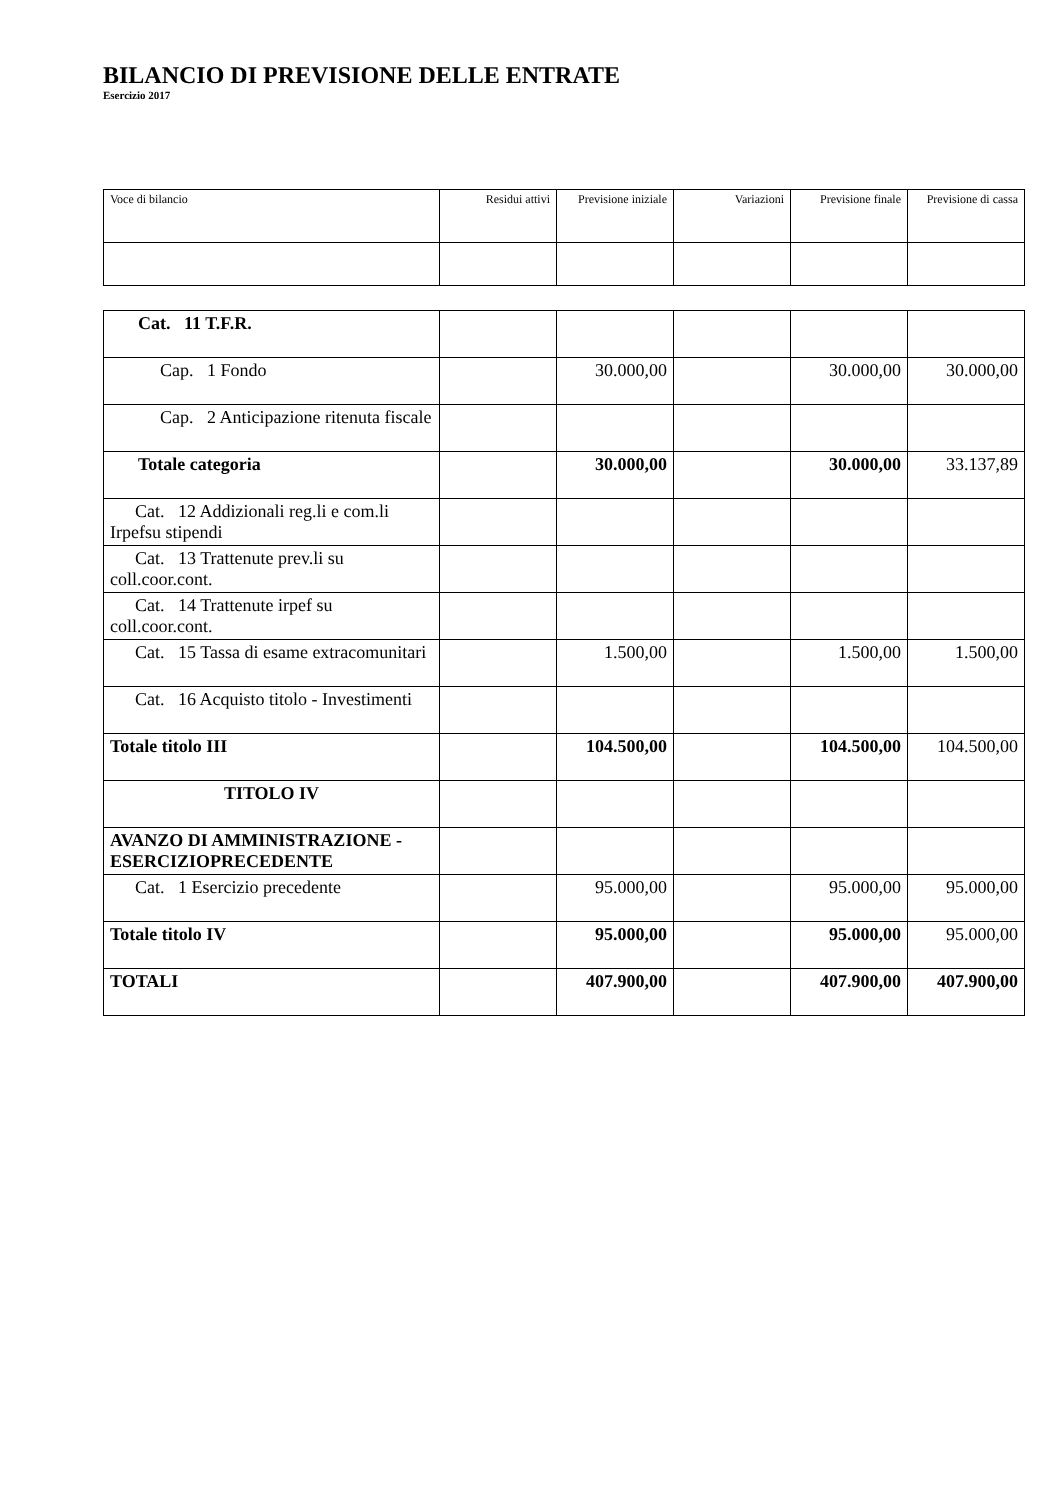BILANCIO DI PREVISIONE DELLE ENTRATE
Esercizio 2017
| Voce di bilancio | Residui attivi | Previsione iniziale | Variazioni | Previsione finale | Previsione di cassa |
| --- | --- | --- | --- | --- | --- |
| Cat. 11 T.F.R. | | | | | |
| Cap. 1 Fondo | | 30.000,00 | | 30.000,00 | 30.000,00 |
| Cap. 2 Anticipazione ritenuta fiscale | | | | | |
| Totale categoria | | 30.000,00 | | 30.000,00 | 33.137,89 |
| Cat. 12 Addizionali reg.li e com.li Irpefsu stipendi | | | | | |
| Cat. 13 Trattenute prev.li su coll.coor.cont. | | | | | |
| Cat. 14 Trattenute irpef su coll.coor.cont. | | | | | |
| Cat. 15 Tassa di esame extracomunitari | | 1.500,00 | | 1.500,00 | 1.500,00 |
| Cat. 16 Acquisto titolo - Investimenti | | | | | |
| Totale titolo III | | 104.500,00 | | 104.500,00 | 104.500,00 |
| TITOLO IV | | | | | |
| AVANZO DI AMMINISTRAZIONE - ESERCIZIOPRECEDENTE | | | | | |
| Cat. 1 Esercizio precedente | | 95.000,00 | | 95.000,00 | 95.000,00 |
| Totale titolo IV | | 95.000,00 | | 95.000,00 | 95.000,00 |
| TOTALI | | 407.900,00 | | 407.900,00 | 407.900,00 |